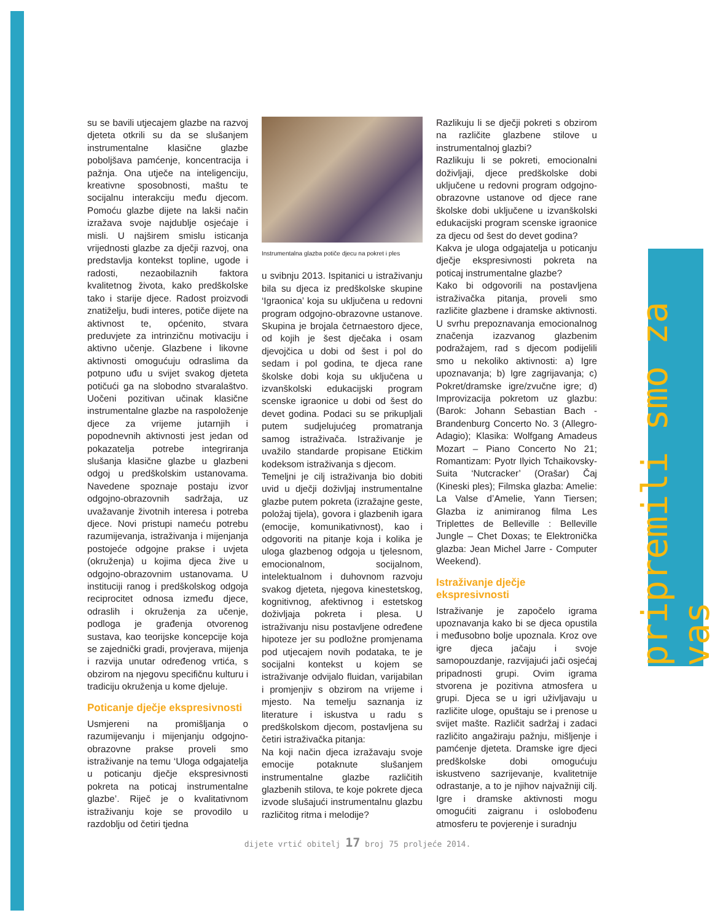pripremili smo za vas
su se bavili utjecajem glazbe na razvoj djeteta otkrili su da se slušanjem instrumentalne klasične glazbe poboljšava pamćenje, koncentracija i pažnja. Ona utječe na inteligenciju, kreativne sposobnosti, maštu te socijalnu interakciju među djecom. Pomoću glazbe dijete na lakši način izražava svoje najdublje osjećaje i misli. U najširem smislu isticanja vrijednosti glazbe za dječji razvoj, ona predstavlja kontekst topline, ugode i radosti, nezaobilaznih faktora kvalitetnog života, kako predškolske tako i starije djece. Radost proizvodi znatiželju, budi interes, potiče dijete na aktivnost te, općenito, stvara preduvjete za intrinzičnu motivaciju i aktivno učenje. Glazbene i likovne aktivnosti omogućuju odraslima da potpuno uđu u svijet svakog djeteta potičući ga na slobodno stvaralaštvo. Uočeni pozitivan učinak klasične instrumentalne glazbe na raspoloženje djece za vrijeme jutarnjih i popodnevnih aktivnosti jest jedan od pokazatelja potrebe integriranja slušanja klasične glazbe u glazbeni odgoj u predškolskim ustanovama. Navedene spoznaje postaju izvor odgojno-obrazovnih sadržaja, uz uvažavanje životnih interesa i potreba djece. Novi pristupi nameću potrebu razumijevanja, istraživanja i mijenjanja postojeće odgojne prakse i uvjeta (okruženja) u kojima djeca žive u odgojno-obrazovnim ustanovama. U instituciji ranog i predškolskog odgoja reciprocitet odnosa između djece, odraslih i okruženja za učenje, podloga je građenja otvorenog sustava, kao teorijske koncepcije koja se zajednički gradi, provjerava, mijenja i razvija unutar određenog vrtića, s obzirom na njegovu specifičnu kulturu i tradiciju okruženja u kome djeluje.
Poticanje dječje ekspresivnosti
Usmjereni na promišljanja o razumijevanju i mijenjanju odgojno-obrazovne prakse proveli smo istraživanje na temu ‘Uloga odgajatelja u poticanju dječje ekspresivnosti pokreta na poticaj instrumentalne glazbe’. Riječ je o kvalitativnom istraživanju koje se provodilo u razdoblju od četiri tjedna
Instrumentalna glazba potiče djecu na pokret i ples
u svibnju 2013. Ispitanici u istraživanju bila su djeca iz predškolske skupine ‘Igraonica’ koja su uključena u redovni program odgojno-obrazovne ustanove. Skupina je brojala četrnaestoro djece, od kojih je šest dječaka i osam djevojčica u dobi od šest i pol do sedam i pol godina, te djeca rane školske dobi koja su uključena u izvanškolski edukacijski program scenske igraonice u dobi od šest do devet godina. Podaci su se prikupljali putem sudjelujućeg promatranja samog istraživača. Istraživanje je uvažilo standarde propisane Etičkim kodeksom istraživanja s djecom.
Temeljni je cilj istraživanja bio dobiti uvid u dječji doživljaj instrumentalne glazbe putem pokreta (izražajne geste, položaj tijela), govora i glazbenih igara (emocije, komunikativnost), kao i odgovoriti na pitanje koja i kolika je uloga glazbenog odgoja u tjelesnom, emocionalnom, socijalnom, intelektualnom i duhovnom razvoju svakog djeteta, njegova kinestetskog, kognitivnog, afektivnog i estetskog doživljaja pokreta i plesa. U istraživanju nisu postavljene određene hipoteze jer su podložne promjenama pod utjecajem novih podataka, te je socijalni kontekst u kojem se istraživanje odvijalo fluidan, varijabilan i promjenjiv s obzirom na vrijeme i mjesto. Na temelju saznanja iz literature i iskustva u radu s predškolskom djecom, postavljena su četiri istraživačka pitanja:
Na koji način djeca izražavaju svoje emocije potaknute slušanjem instrumentalne glazbe različitih glazbenih stilova, te koje pokrete djeca izvode slušajući instrumentalnu glazbu različitog ritma i melodije?
Razlikuju li se dječji pokreti s obzirom na različite glazbene stilove u instrumentalnoj glazbi?
Razlikuju li se pokreti, emocionalni doživljaji, djece predškolske dobi uključene u redovni program odgojno-obrazovne ustanove od djece rane školske dobi uključene u izvanškolski edukacijski program scenske igraonice za djecu od šest do devet godina?
Kakva je uloga odgajatelja u poticanju dječje ekspresivnosti pokreta na poticaj instrumentalne glazbe?
Kako bi odgovorili na postavljena istraživačka pitanja, proveli smo različite glazbene i dramske aktivnosti. U svrhu prepoznavanja emocionalnog značenja izazvanog glazbenim podražajem, rad s djecom podijelili smo u nekoliko aktivnosti: a) Igre upoznavanja; b) Igre zagrijavanja; c) Pokret/dramske igre/zvučne igre; d) Improvizacija pokretom uz glazbu: (Barok: Johann Sebastian Bach - Brandenburg Concerto No. 3 (Allegro-Adagio); Klasika: Wolfgang Amadeus Mozart – Piano Concerto No 21; Romantizam: Pyotr Ilyich Tchaikovsky-Suita ‘Nutcracker’ (Orašar) Čaj (Kineski ples); Filmska glazba: Amelie: La Valse d’Amelie, Yann Tiersen; Glazba iz animiranog filma Les Triplettes de Belleville : Belleville Jungle – Chet Doxas; te Elektronička glazba: Jean Michel Jarre - Computer Weekend).
Istraživanje dječje
ekspresivnosti
Istraživanje je započelo igrama upoznavanja kako bi se djeca opustila i međusobno bolje upoznala. Kroz ove igre djeca jačaju i svoje samopouzdanje, razvijajući jači osjećaj pripadnosti grupi. Ovim igrama stvorena je pozitivna atmosfera u grupi. Djeca se u igri uživljavaju u različite uloge, opuštaju se i prenose u svijet mašte. Različit sadržaj i zadaci različito angažiraju pažnju, mišljenje i pamćenje djeteta. Dramske igre djeci predškolske dobi omogućuju iskustveno sazrijevanje, kvalitetnije odrastanje, a to je njihov najvažniji cilj. Igre i dramske aktivnosti mogu omogućiti zaigranu i oslobođenu atmosferu te povjerenje i suradnju
dijete vrtić obitelj 17 broj 75 proljeće 2014.